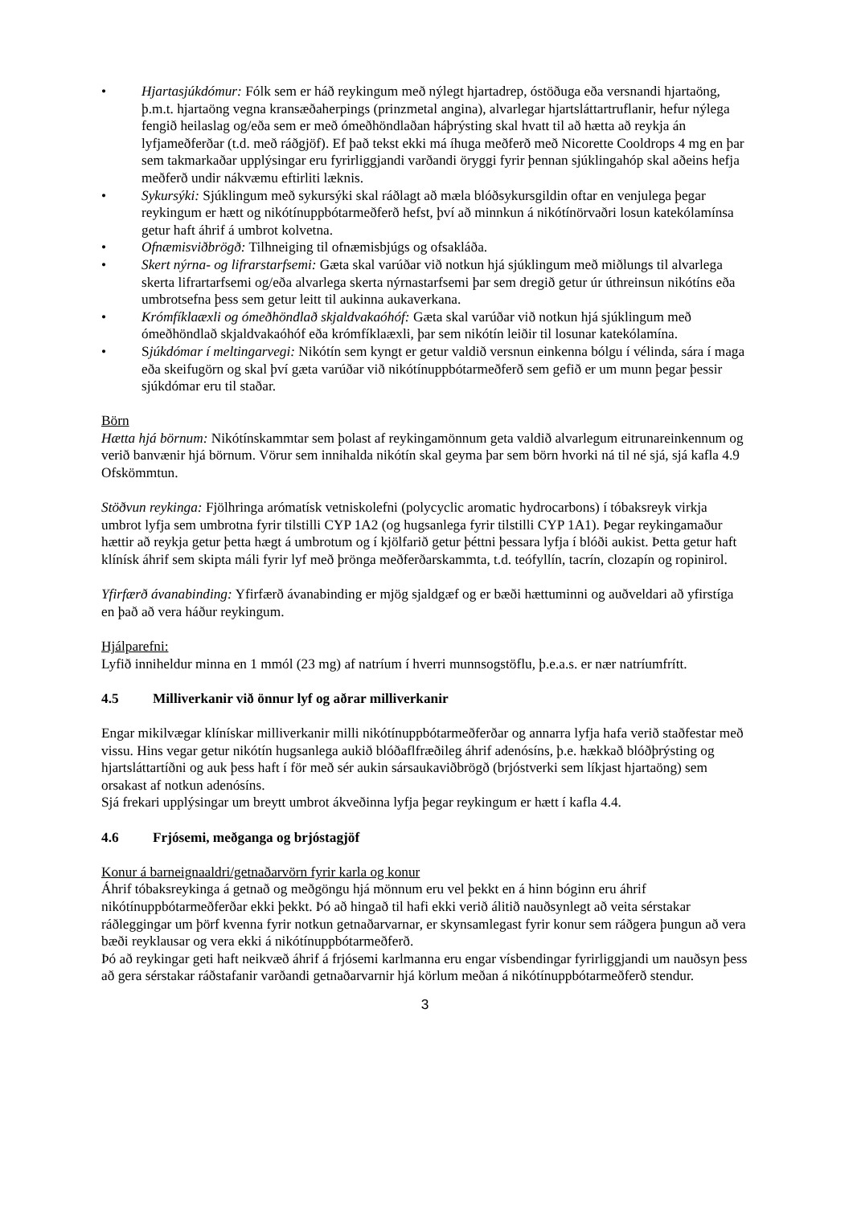• Hjartasjúkdómur: Fólk sem er háð reykingum með nýlegt hjartadrep, óstöðuga eða versnandi hjartaöng, þ.m.t. hjartaöng vegna kransæðaherpings (prinzmetal angina), alvarlegar hjartsláttartruflanir, hefur nýlega fengið heilaslag og/eða sem er með ómeðhöndlaðan háþrýsting skal hvatt til að hætta að reykja án lyfjameðferðar (t.d. með ráðgjöf). Ef það tekst ekki má íhuga meðferð með Nicorette Cooldrops 4 mg en þar sem takmarkaðar upplýsingar eru fyrirliggjandi varðandi öryggi fyrir þennan sjúklingahóp skal aðeins hefja meðferð undir nákvæmu eftirliti læknis.
• Sykursýki: Sjúklingum með sykursýki skal ráðlagt að mæla blóðsykursgildin oftar en venjulega þegar reykingum er hætt og nikótínuppbótarmeðferð hefst, því að minnkun á nikótínörvaðri losun katekólamínsa getur haft áhrif á umbrot kolvetna.
• Ofnæmisviðbrögð: Tilhneiging til ofnæmisbjúgs og ofsakláða.
• Skert nýrna- og lifrarstarfsemi: Gæta skal varúðar við notkun hjá sjúklingum með miðlungs til alvarlega skerta lifrartarfsemi og/eða alvarlega skerta nýrnastarfsemi þar sem dregið getur úr úthreinsun nikótíns eða umbrotsefna þess sem getur leitt til aukinna aukaverkana.
• Krómfíklaæxli og ómeðhöndlað skjaldvakaóhóf: Gæta skal varúðar við notkun hjá sjúklingum með ómeðhöndlað skjaldvakaóhóf eða krómfíklaæxli, þar sem nikótín leiðir til losunar katekólamína.
• Sjúkdómar í meltingarvegi: Nikótín sem kyngt er getur valdið versnun einkenna bólgu í vélinda, sára í maga eða skeifugörn og skal því gæta varúðar við nikótínuppbótarmeðferð sem gefið er um munn þegar þessir sjúkdómar eru til staðar.
Börn
Hætta hjá börnum: Nikótínskammtar sem þolast af reykingamönnum geta valdið alvarlegum eitrunareinkennum og verið banvænir hjá börnum. Vörur sem innihalda nikótín skal geyma þar sem börn hvorki ná til né sjá, sjá kafla 4.9 Ofskömmtun.
Stöðvun reykinga: Fjölhringa arómatísk vetniskolefni (polycyclic aromatic hydrocarbons) í tóbaksreyk virkja umbrot lyfja sem umbrotna fyrir tilstilli CYP 1A2 (og hugsanlega fyrir tilstilli CYP 1A1). Þegar reykingamaður hættir að reykja getur þetta hægt á umbrotum og í kjölfarið getur þéttni þessara lyfja í blóði aukist. Þetta getur haft klínísk áhrif sem skipta máli fyrir lyf með þrönga meðferðarskammta, t.d. teófyllín, tacrín, clozapín og ropinirol.
Yfirfærð ávanabinding: Yfirfærð ávanabinding er mjög sjaldgæf og er bæði hættuminni og auðveldari að yfirstíga en það að vera háður reykingum.
Hjálparefni:
Lyfið inniheldur minna en 1 mmól (23 mg) af natríum í hverri munnsogstöflu, þ.e.a.s. er nær natríumfrítt.
4.5 Milliverkanir við önnur lyf og aðrar milliverkanir
Engar mikilvægar klínískar milliverkanir milli nikótínuppbótarmeðferðar og annarra lyfja hafa verið staðfestar með vissu. Hins vegar getur nikótín hugsanlega aukið blóðaflfræðileg áhrif adenósíns, þ.e. hækkað blóðþrýsting og hjartsláttartíðni og auk þess haft í för með sér aukin sársaukaviðbrögð (brjóstverki sem líkjast hjartaöng) sem orsakast af notkun adenósíns.
Sjá frekari upplýsingar um breytt umbrot ákveðinna lyfja þegar reykingum er hætt í kafla 4.4.
4.6 Frjósemi, meðganga og brjóstagjöf
Konur á barneignaaldri/getnaðarvörn fyrir karla og konur
Áhrif tóbaksreykinga á getnað og meðgöngu hjá mönnum eru vel þekkt en á hinn bóginn eru áhrif nikótínuppbótarmeðferðar ekki þekkt. Þó að hingað til hafi ekki verið álitið nauðsynlegt að veita sérstakar ráðleggingar um þörf kvenna fyrir notkun getnaðarvarnar, er skynsamlegast fyrir konur sem ráðgera þungun að vera bæði reyklausar og vera ekki á nikótínuppbótarmeðferð.
Þó að reykingar geti haft neikvæð áhrif á frjósemi karlmanna eru engar vísbendingar fyrirliggjandi um nauðsyn þess að gera sérstakar ráðstafanir varðandi getnaðarvarnir hjá körlum meðan á nikótínuppbótarmeðferð stendur.
3